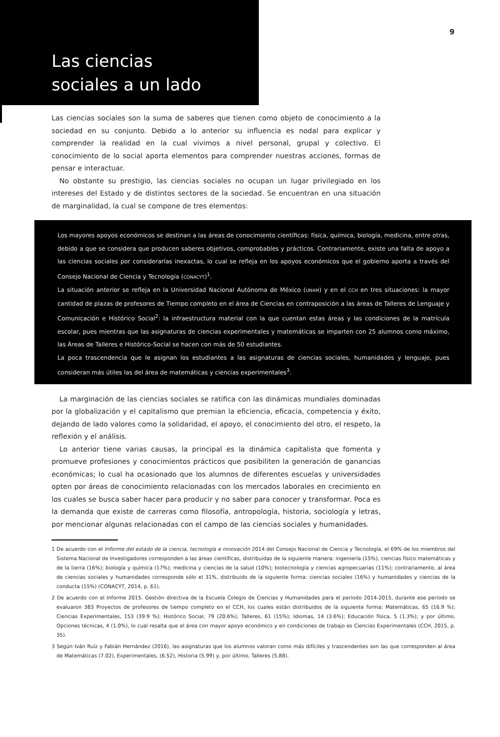Las ciencias
sociales a un lado
9
Las ciencias sociales son la suma de saberes que tienen como objeto de conocimiento a la sociedad en su conjunto. Debido a lo anterior su influencia es nodal para explicar y comprender la realidad en la cual vivimos a nivel personal, grupal y colectivo. El conocimiento de lo social aporta elementos para comprender nuestras acciones, formas de pensar e interactuar.
No obstante su prestigio, las ciencias sociales no ocupan un lugar privilegiado en los intereses del Estado y de distintos sectores de la sociedad. Se encuentran en una situación de marginalidad, la cual se compone de tres elementos:
Los mayores apoyos económicos se destinan a las áreas de conocimiento científicas: física, química, biología, medicina, entre otras, debido a que se considera que producen saberes objetivos, comprobables y prácticos. Contrariamente, existe una falta de apoyo a las ciencias sociales por considerarlas inexactas, lo cual se refleja en los apoyos económicos que el gobierno aporta a través del Consejo Nacional de Ciencia y Tecnología (CONACYT)<sup>1</sup>.
La situación anterior se refleja en la Universidad Nacional Autónoma de México (UNAM) y en el CCH en tres situaciones: la mayor cantidad de plazas de profesores de Tiempo completo en el área de Ciencias en contraposición a las áreas de Talleres de Lenguaje y Comunicación e Histórico Social<sup>2</sup>: la infraestructura material con la que cuentan estas áreas y las condiciones de la matrícula escolar, pues mientras que las asignaturas de ciencias experimentales y matemáticas se imparten con 25 alumnos como máximo, las Áreas de Talleres e Histórico-Social se hacen con más de 50 estudiantes.
La poca trascendencia que le asignan los estudiantes a las asignaturas de ciencias sociales, humanidades y lenguaje, pues consideran más útiles las del área de matemáticas y ciencias experimentales<sup>3</sup>.
La marginación de las ciencias sociales se ratifica con las dinámicas mundiales dominadas por la globalización y el capitalismo que premian la eficiencia, eficacia, competencia y éxito, dejando de lado valores como la solidaridad, el apoyo, el conocimiento del otro, el respeto, la reflexión y el análisis.
Lo anterior tiene varias causas, la principal es la dinámica capitalista que fomenta y promueve profesiones y conocimientos prácticos que posibiliten la generación de ganancias económicas; lo cual ha ocasionado que los alumnos de diferentes escuelas y universidades opten por áreas de conocimiento relacionadas con los mercados laborales en crecimiento en los cuales se busca saber hacer para producir y no saber para conocer y transformar. Poca es la demanda que existe de carreras como filosofía, antropología, historia, sociología y letras, por mencionar algunas relacionadas con el campo de las ciencias sociales y humanidades.
1 De acuerdo con el Informe del estado de la ciencia, tecnología e innovación 2014 del Consejo Nacional de Ciencia y Tecnología, el 69% de los miembros del Sistema Nacional de Investigadores corresponden a las áreas científicas, distribuidas de la siguiente manera: ingeniería (15%), ciencias físico matemáticas y de la tierra (16%); biología y química (17%); medicina y ciencias de la salud (10%); biotecnología y ciencias agropecuarias (11%); contrariamente, al área de ciencias sociales y humanidades corresponde sólo el 31%, distribuido de la siguiente forma: ciencias sociales (16%) y humanidades y ciencias de la conducta (15%) (CONACYT, 2014, p. 61).
2 De acuerdo con el Informe 2015. Gestión directiva de la Escuela Colegio de Ciencias y Humanidades para el periodo 2014-2015, durante ese periodo se evaluaron 383 Proyectos de profesores de tiempo completo en el CCH, los cuales están distribuidos de la siguiente forma: Matemáticas, 65 (16.9 %); Ciencias Experimentales, 153 (39.9 %); Histórico Social, 79 (20.6%); Talleres, 61 (15%); Idiomas, 14 (3.6%); Educación física, 5 (1.3%); y por último, Opciones técnicas, 4 (1.0%), lo cual resalta que el área con mayor apoyo económico y en condiciones de trabajo es Ciencias Experimentales (CCH, 2015, p. 35).
3 Según Iván Ruíz y Fabián Hernández (2016), las asignaturas que los alumnos valoran como más difíciles y trascendentes son las que corresponden al área de Matemáticas (7.02), Experimentales, (6.52), Historia (5.99) y, por último, Talleres (5.88).